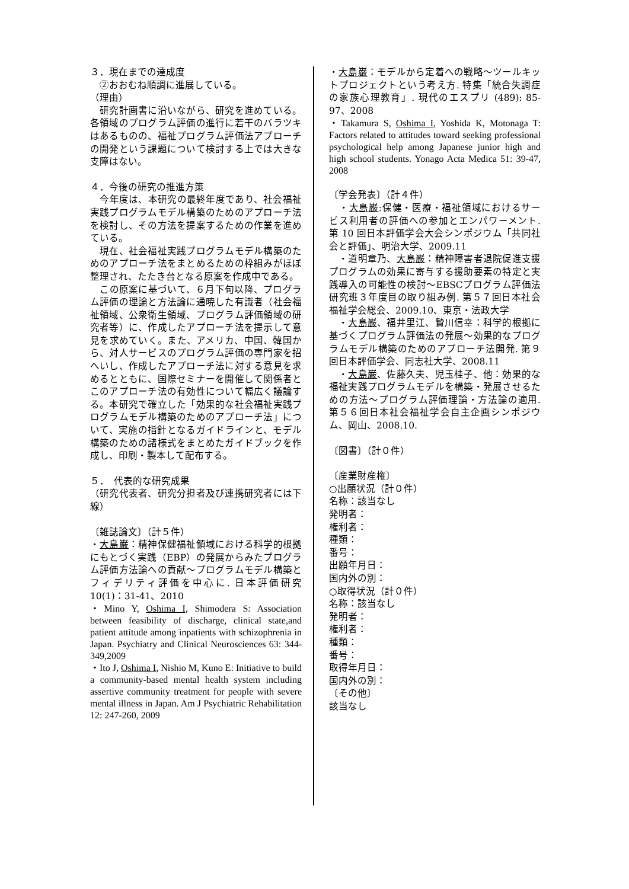３．現在までの達成度
　②おおむね順調に進展している。
（理由）
　研究計画書に沿いながら、研究を進めている。各領域のプログラム評価の進行に若干のバラツキはあるものの、福祉プログラム評価法アプローチの開発という課題について検討する上では大きな支障はない。
４．今後の研究の推進方策
　今年度は、本研究の最終年度であり、社会福祉実践プログラムモデル構築のためのアプローチ法を検討し、その方法を提案するための作業を進めている。
　現在、社会福祉実践プログラムモデル構築のためのアプローチ法をまとめるための枠組みがほぼ整理され、たたき台となる原案を作成中である。
　この原案に基づいて、６月下旬以降、プログラム評価の理論と方法論に通暁した有識者（社会福祉領域、公衆衛生領域、プログラム評価領域の研究者等）に、作成したアプローチ法を提示して意見を求めていく。また、アメリカ、中国、韓国から、対人サービスのプログラム評価の専門家を招へいし、作成したアプローチ法に対する意見を求めるとともに、国際セミナーを開催して関係者とこのアプローチ法の有効性について幅広く議論する。本研究で確立した「効果的な社会福祉実践プログラムモデル構築のためのアプローチ法」について、実施の指針となるガイドラインと、モデル構築のための諸様式をまとめたガイドブックを作成し、印刷・製本して配布する。
５．　代表的な研究成果
（研究代表者、研究分担者及び連携研究者には下線）
〔雑誌論文〕（計５件）
・大島巌：精神保健福祉領域における科学的根拠にもとづく実践（EBP）の発展からみたプログラム評価方法論への貢献～プログラムモデル構築とフィデリティ評価を中心に. 日本評価研究 10(1)：31-41、2010
・Mino Y, Oshima I, Shimodera S: Association between feasibility of discharge, clinical state,and patient attitude among inpatients with schizophrenia in Japan. Psychiatry and Clinical Neurosciences 63: 344-349,2009
・Ito J, Oshima I, Nishio M, Kuno E: Initiative to build a community-based mental health system including assertive community treatment for people with severe mental illness in Japan. Am J Psychiatric Rehabilitation 12: 247-260, 2009
・大島巌：モデルから定着への戦略～ツールキットプロジェクトという考え方. 特集「統合失調症の家族心理教育」. 現代のエスプリ (489): 85-97、2008
・Takamura S, Oshima I, Yoshida K, Motonaga T: Factors related to attitudes toward seeking professional psychological help among Japanese junior high and high school students. Yonago Acta Medica 51: 39-47, 2008
〔学会発表〕（計４件）
　・大島巌:保健・医療・福祉領域におけるサービス利用者の評価への参加とエンパワーメント. 第 10 回日本評価学会大会シンポジウム「共同社会と評価」、明治大学、2009.11
　・道明章乃、大島巌：精神障害者退院促進支援プログラムの効果に寄与する援助要素の特定と実践導入の可能性の検討～EBSCプログラム評価法研究班３年度目の取り組み例. 第５７回日本社会福祉学会総会、2009.10、東京・法政大学
　・大島巌、福井里江、贄川信幸：科学的根拠に基づくプログラム評価法の発展～効果的なプログラムモデル構築のためのアプローチ法開発. 第９回日本評価学会、同志社大学、2008.11
　・大島巌、佐藤久夫、児玉桂子、他：効果的な福祉実践プログラムモデルを構築・発展させるための方法～プログラム評価理論・方法論の適用. 第５６回日本社会福祉学会自主企画シンポジウム、岡山、2008.10.
〔図書〕（計０件）
〔産業財産権〕
○出願状況（計０件）
名称：該当なし
発明者：
権利者：
種類：
番号：
出願年月日：
国内外の別：
○取得状況（計０件）
名称：該当なし
発明者：
権利者：
種類：
番号：
取得年月日：
国内外の別：
〔その他〕
該当なし